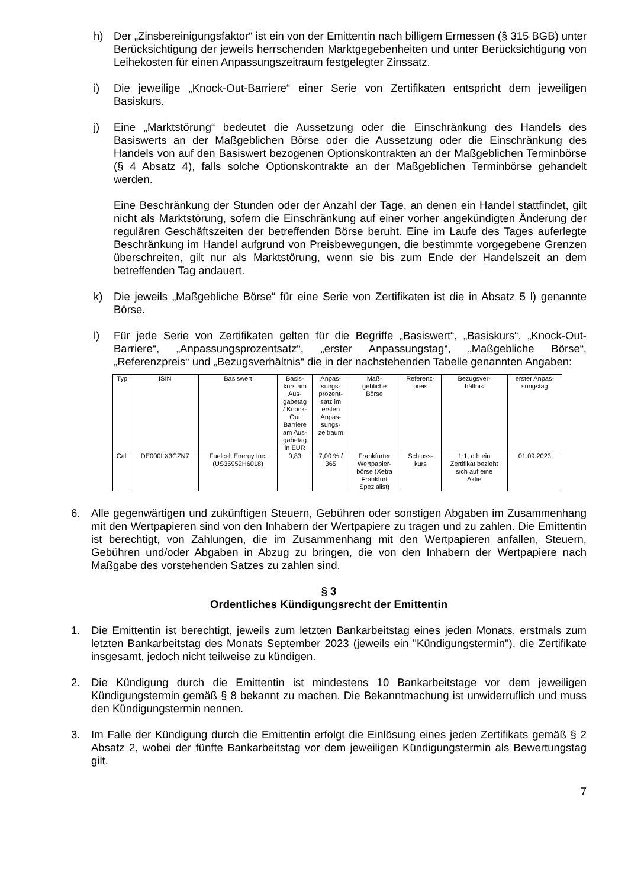h) Der „Zinsbereinigungsfaktor“ ist ein von der Emittentin nach billigem Ermessen (§ 315 BGB) unter Berücksichtigung der jeweils herrschenden Marktgegebenheiten und unter Berücksichtigung von Leihekosten für einen Anpassungszeitraum festgelegter Zinssatz.
i) Die jeweilige „Knock-Out-Barriere“ einer Serie von Zertifikaten entspricht dem jeweiligen Basiskurs.
j) Eine „Marktstörung“ bedeutet die Aussetzung oder die Einschränkung des Handels des Basiswerts an der Maßgeblichen Börse oder die Aussetzung oder die Einschränkung des Handels von auf den Basiswert bezogenen Optionskontrakten an der Maßgeblichen Terminbörse (§ 4 Absatz 4), falls solche Optionskontrakte an der Maßgeblichen Terminbörse gehandelt werden.
Eine Beschränkung der Stunden oder der Anzahl der Tage, an denen ein Handel stattfindet, gilt nicht als Marktstörung, sofern die Einschränkung auf einer vorher angekündigten Änderung der regulären Geschäftszeiten der betreffenden Börse beruht. Eine im Laufe des Tages auferlegte Beschränkung im Handel aufgrund von Preisbewegungen, die bestimmte vorgegebene Grenzen überschreiten, gilt nur als Marktstörung, wenn sie bis zum Ende der Handelszeit an dem betreffenden Tag andauert.
k) Die jeweils „Maßgebliche Börse“ für eine Serie von Zertifikaten ist die in Absatz 5 l) genannte Börse.
l) Für jede Serie von Zertifikaten gelten für die Begriffe „Basiswert“, „Basiskurs“, „Knock-Out-Barriere“, „Anpassungsprozentsatz“, „erster Anpassungstag“, „Maßgebliche Börse“, „Referenzpreis“ und „Bezugsverhältnis“ die in der nachstehenden Tabelle genannten Angaben:
| Typ | ISIN | Basiswert | Basis- kurs am Aus- gabetag / Knock- Out Barriere am Aus- gabetag in EUR | Anpas- sungs- prozent- satz im ersten Anpas- sungs- zeitraum | Maß- gebliche Börse | Referenz- preis | Bezugsver- hältnis | erster Anpas- sungstag |
| --- | --- | --- | --- | --- | --- | --- | --- | --- |
| Call | DE000LX3CZN7 | Fuelcell Energy Inc. (US35952H6018) | 0,83 | 7,00 % / 365 | Frankfurter Wertpapier- börse (Xetra Frankfurt Spezialist) | Schluss- kurs | 1:1, d.h ein Zertifikat bezieht sich auf eine Aktie | 01.09.2023 |
6. Alle gegenwärtigen und zukünftigen Steuern, Gebühren oder sonstigen Abgaben im Zusammenhang mit den Wertpapieren sind von den Inhabern der Wertpapiere zu tragen und zu zahlen. Die Emittentin ist berechtigt, von Zahlungen, die im Zusammenhang mit den Wertpapieren anfallen, Steuern, Gebühren und/oder Abgaben in Abzug zu bringen, die von den Inhabern der Wertpapiere nach Maßgabe des vorstehenden Satzes zu zahlen sind.
§ 3
Ordentliches Kündigungsrecht der Emittentin
1. Die Emittentin ist berechtigt, jeweils zum letzten Bankarbeitstag eines jeden Monats, erstmals zum letzten Bankarbeitstag des Monats September 2023 (jeweils ein "Kündigungstermin"), die Zertifikate insgesamt, jedoch nicht teilweise zu kündigen.
2. Die Kündigung durch die Emittentin ist mindestens 10 Bankarbeitstage vor dem jeweiligen Kündigungstermin gemäß § 8 bekannt zu machen. Die Bekanntmachung ist unwiderruflich und muss den Kündigungstermin nennen.
3. Im Falle der Kündigung durch die Emittentin erfolgt die Einlösung eines jeden Zertifikats gemäß § 2 Absatz 2, wobei der fünfte Bankarbeitstag vor dem jeweiligen Kündigungstermin als Bewertungstag gilt.
7